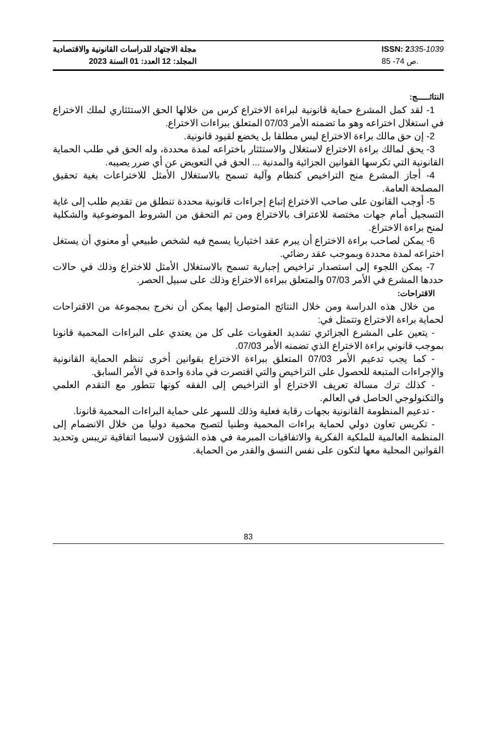مجلة الاجتهاد للدراسات القانونية والاقتصادية
المجلد: 12 العدد: 01 السنة 2023
ISSN: 2335-1039
ص 74- 85.
النتائـــــج:
1- لقد كمل المشرع حماية قانونية لبراءة الاختراع كرس من خلالها الحق الاستئثاري لملك الاختراع في استغلال اختراعه وهو ما تضمنه الأمر 07/03 المتعلق ببراءات الاختراع.
2- إن حق مالك براءة الاختراع ليس مطلقا بل يخضع لقيود قانونية.
3- يحق لمالك براءة الاختراع لاستغلال والاستئثار باختراعه لمدة محددة، وله الحق في طلب الحماية القانونية التي تكرسها القوانين الجزائية والمدنية ... الحق في التعويض عن أي ضرر يصيبه.
4- أجاز المشرع منح التراخيص كنظام وآلية تسمح بالاستغلال الأمثل للاختراعات بغية تحقيق المصلحة العامة.
5- أوجب القانون على صاحب الاختراع إتباع إجراءات قانونية محددة تنطلق من تقديم طلب إلى غاية التسجيل أمام جهات مختصة للاعتراف بالاختراع ومن تم التحقق من الشروط الموضوعية والشكلية لمنح براءة الاختراع.
6- يمكن لصاحب براءة الاختراع أن يبرم عقد اختياريا يسمح فيه لشخص طبيعي أو معنوي أن يستغل اختراعه لمدة محددة وبموجب عقد رضائي.
7- يمكن اللجوء إلى استصدار تراخيص إجبارية تسمح بالاستغلال الأمثل للاختراع وذلك في حالات حددها المشرع في الأمر 07/03 والمتعلق ببراءة الاختراع وذلك على سبيل الحصر.
الاقتراحات:
من خلال هذه الدراسة ومن خلال النتائج المتوصل إليها يمكن أن نخرج بمجموعة من الاقتراحات لحماية براءة الاختراع وتتمثل في:
- يتعين على المشرع الجزائري تشديد العقوبات على كل من يعتدي على البراءات المحمية قانونا بموجب قانوني براءة الاختراع الذي تضمنه الأمر 07/03.
- كما يجب تدعيم الأمر 07/03 المتعلق ببراءة الاختراع بقوانين أخرى تنظم الحماية القانونية والإجراءات المتبعة للحصول على التراخيص والتي اقتصرت في مادة واحدة في الأمر السابق.
- كذلك ترك مسالة تعريف الاختراع أو التراخيص إلى الفقه كونها تتطور مع التقدم العلمي والتكنولوجي الحاصل في العالم.
- تدعيم المنظومة القانونية بجهات رقابة فعلية وذلك للسهر على حماية البراءات المحمية قانونا.
- تكريس تعاون دولي لحماية براءات المحمية وطنيا لتصبح محمية دوليا من خلال الانضمام إلى المنظمة العالمية للملكية الفكرية والاتفاقيات المبرمة في هذه الشؤون لاسيما اتفاقية تريبس وتحديد القوانين المحلية معها لتكون على نفس النسق والقدر من الحماية.
83